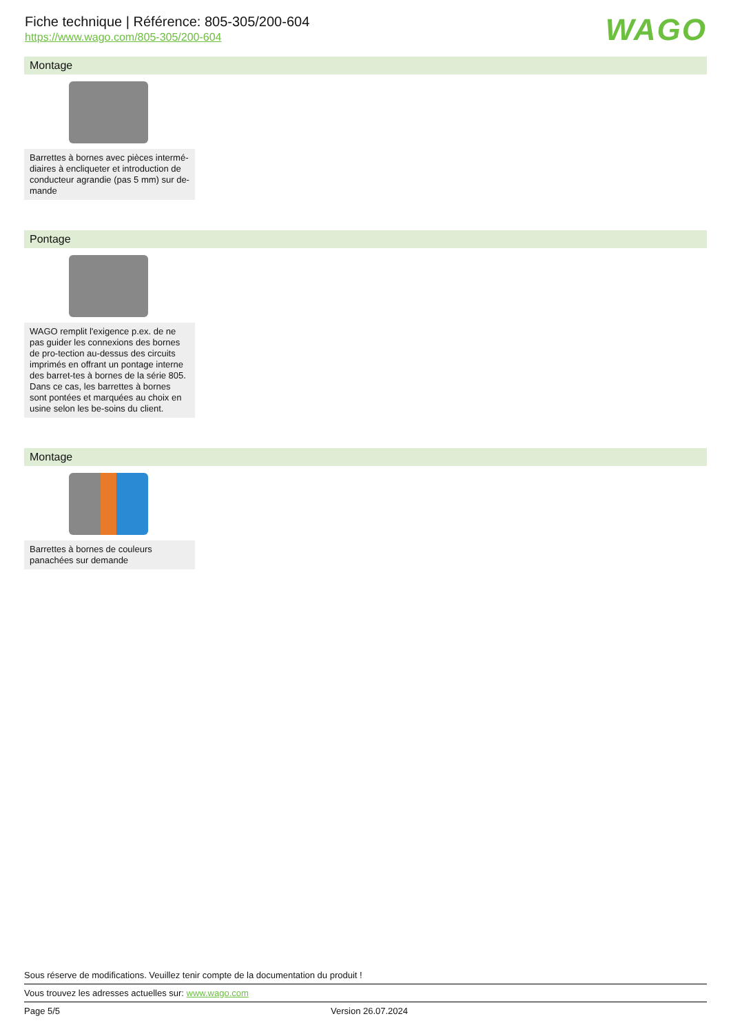Fiche technique | Référence: 805-305/200-604
https://www.wago.com/805-305/200-604
WAGO
Montage
Barrettes à bornes avec pièces intermé-diaires à encliqueter et introduction de conducteur agrandie (pas 5 mm) sur de-mande
Pontage
WAGO remplit l'exigence p.ex. de ne pas guider les connexions des bornes de pro-tection au-dessus des circuits imprimés en offrant un pontage interne des barret-tes à bornes de la série 805. Dans ce cas, les barrettes à bornes sont pontées et marquées au choix en usine selon les be-soins du client.
Montage
Barrettes à bornes de couleurs panachées sur demande
Sous réserve de modifications. Veuillez tenir compte de la documentation du produit !
Vous trouvez les adresses actuelles sur: www.wago.com
Page 5/5 Version 26.07.2024